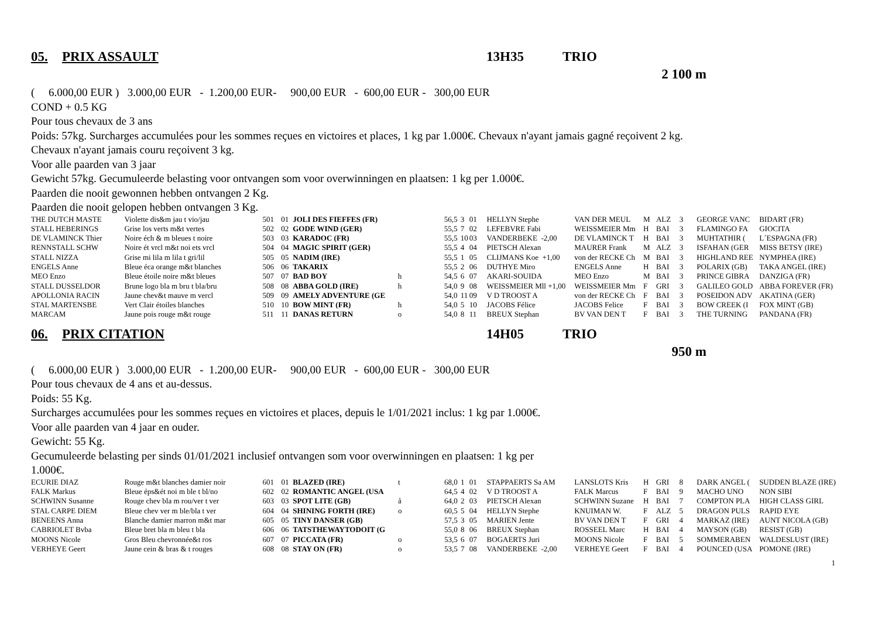05. PRIX ASSAULT 13H35 TRIO
2 100 m
( 6.000,00 EUR ) 3.000,00 EUR - 1.200,00 EUR- 900,00 EUR - 600,00 EUR - 300,00 EUR
COND + 0.5 KG
Pour tous chevaux de 3 ans
Poids: 57kg. Surcharges accumulées pour les sommes reçues en victoires et places, 1 kg par 1.000€. Chevaux n'ayant jamais gagné reçoivent 2 kg.
Chevaux n'ayant jamais couru reçoivent 3 kg.
Voor alle paarden van 3 jaar
Gewicht 57kg. Gecumuleerde belasting voor ontvangen som voor overwinningen en plaatsen: 1 kg per 1.000€.
Paarden die nooit gewonnen hebben ontvangen 2 Kg.
Paarden die nooit gelopen hebben ontvangen 3 Kg.
| THE DUTCH MASTE | Violette dis&m jau t vio/jau | 501 | 01 | JOLI DES FIEFFES (FR) | | 56,5 | 3 | 01 | HELLYN Stephe | VAN DER MEUL | M | ALZ | 3 | GEORGE VANC | BIDART (FR) |
| STALL HEBERINGS | Grise los verts m&t vertes | 502 | 02 | GODE WIND (GER) | | 55,5 | 7 | 02 | LEFEBVRE Fabi | WEISSMEIER Mm | H | BAI | 3 | FLAMINGO FA | GIOCITA |
| DE VLAMINCK Thier | Noire éch & m bleues t noire | 503 | 03 | KARADOC (FR) | | 55,5 | 10 | 03 | VANDERBEKE -2,00 | DE VLAMINCK T | H | BAI | 3 | MUHTATHIR ( | L´ESPAGNA (FR) |
| RENNSTALL SCHW | Noire ét vrcl m&t noi ets vrcl | 504 | 04 | MAGIC SPIRIT (GER) | | 55,5 | 4 | 04 | PIETSCH Alexan | MAURER Frank | M | ALZ | 3 | ISFAHAN (GER | MISS BETSY (IRE) |
| STALL NIZZA | Grise mi lila m lila t gri/lil | 505 | 05 | NADIM (IRE) | | 55,5 | 1 | 05 | CLIJMANS Koe +1,00 | von der RECKE Ch | M | BAI | 3 | HIGHLAND REE | NYMPHEA (IRE) |
| ENGELS Anne | Bleue éca orange m&t blanches | 506 | 06 | TAKARIX | | 55,5 | 2 | 06 | DUTHYE Miro | ENGELS Anne | H | BAI | 3 | POLARIX (GB) | TAKA ANGEL (IRE) |
| MEO Enzo | Bleue étoile noire m&t bleues | 507 | 07 | BAD BOY | h | 54,5 | 6 | 07 | AKARI-SOUIDA | MEO Enzo | M | BAI | 3 | PRINCE GIBRA | DANZIGA (FR) |
| STALL DUSSELDOR | Brune logo bla m bru t bla/bru | 508 | 08 | ABBA GOLD (IRE) | h | 54,0 | 9 | 08 | WEISSMEIER Mll +1,00 | WEISSMEIER Mm | F | GRI | 3 | GALILEO GOLD | ABBA FOREVER (FR) |
| APOLLONIA RACIN | Jaune chev&t mauve m vercl | 509 | 09 | AMELY ADVENTURE (GE | | 54,0 | 11 | 09 | V D TROOST A | von der RECKE Ch | F | BAI | 3 | POSEIDON ADV | AKATINA (GER) |
| STAL MARTENSBE | Vert Clair étoiles blanches | 510 | 10 | BOW MINT (FR) | h | 54,0 | 5 | 10 | JACOBS Félice | JACOBS Felice | F | BAI | 3 | BOW CREEK (I | FOX MINT (GB) |
| MARCAM | Jaune pois rouge m&t rouge | 511 | 11 | DANAS RETURN | o | 54,0 | 8 | 11 | BREUX Stephan | BV VAN DEN T | F | BAI | 3 | THE TURNING | PANDANA (FR) |
06. PRIX CITATION 14H05 TRIO
950 m
( 6.000,00 EUR ) 3.000,00 EUR - 1.200,00 EUR- 900,00 EUR - 600,00 EUR - 300,00 EUR
Pour tous chevaux de 4 ans et au-dessus.
Poids: 55 Kg.
Surcharges accumulées pour les sommes reçues en victoires et places, depuis le 1/01/2021 inclus: 1 kg par 1.000€.
Voor alle paarden van 4 jaar en ouder.
Gewicht: 55 Kg.
Gecumuleerde belasting per sinds 01/01/2021 inclusief ontvangen som voor overwinningen en plaatsen: 1 kg per
1.000€.
| ECURIE DIAZ | Rouge m&t blanches damier noir | 601 | 01 | BLAZED (IRE) | t | 68,0 | 1 | 01 | STAPPAERTS Sa AM | LANSLOTS Kris | H | GRI | 8 | DARK ANGEL ( | SUDDEN BLAZE (IRE) |
| FALK Markus | Bleue éps&ét noi m ble t bl/no | 602 | 02 | ROMANTIC ANGEL (USA | | 64,5 | 4 | 02 | V D TROOST A | FALK Marcus | F | BAI | 9 | MACHO UNO | NON SIBI |
| SCHWINN Susanne | Rouge chev bla m rou/ver t ver | 603 | 03 | SPOT LITE (GB) | å | 64,0 | 2 | 03 | PIETSCH Alexan | SCHWINN Suzane | H | BAI | 7 | COMPTON PLA | HIGH CLASS GIRL |
| STAL CARPE DIEM | Bleue chev ver m ble/bla t ver | 604 | 04 | SHINING FORTH (IRE) | o | 60,5 | 5 | 04 | HELLYN Stephe | KNUIMAN W. | F | ALZ | 5 | DRAGON PULS | RAPID EYE |
| BENEENS Anna | Blanche damier marron m&t mar | 605 | 05 | TINY DANSER (GB) | | 57,5 | 3 | 05 | MARIEN Jente | BV VAN DEN T | F | GRI | 4 | MARKAZ (IRE) | AUNT NICOLA (GB) |
| CABRIOLET Bvba | Bleue bret bla m bleu t bla | 606 | 06 | TATSTHEWAYTODOIT (G | | 55,0 | 8 | 06 | BREUX Stephan | ROSSEEL Marc | H | BAI | 4 | MAYSON (GB) | RESIST (GB) |
| MOONS Nicole | Gros Bleu chevronnée&t ros | 607 | 07 | PICCATA (FR) | o | 53,5 | 6 | 07 | BOGAERTS Juri | MOONS Nicole | F | BAI | 5 | SOMMERABEN | WALDESLUST (IRE) |
| VERHEYE Geert | Jaune cein & bras & t rouges | 608 | 08 | STAY ON (FR) | o | 53,5 | 7 | 08 | VANDERBEKE -2,00 | VERHEYE Geert | F | BAI | 4 | POUNCED (USA | POMONE (IRE) |
1